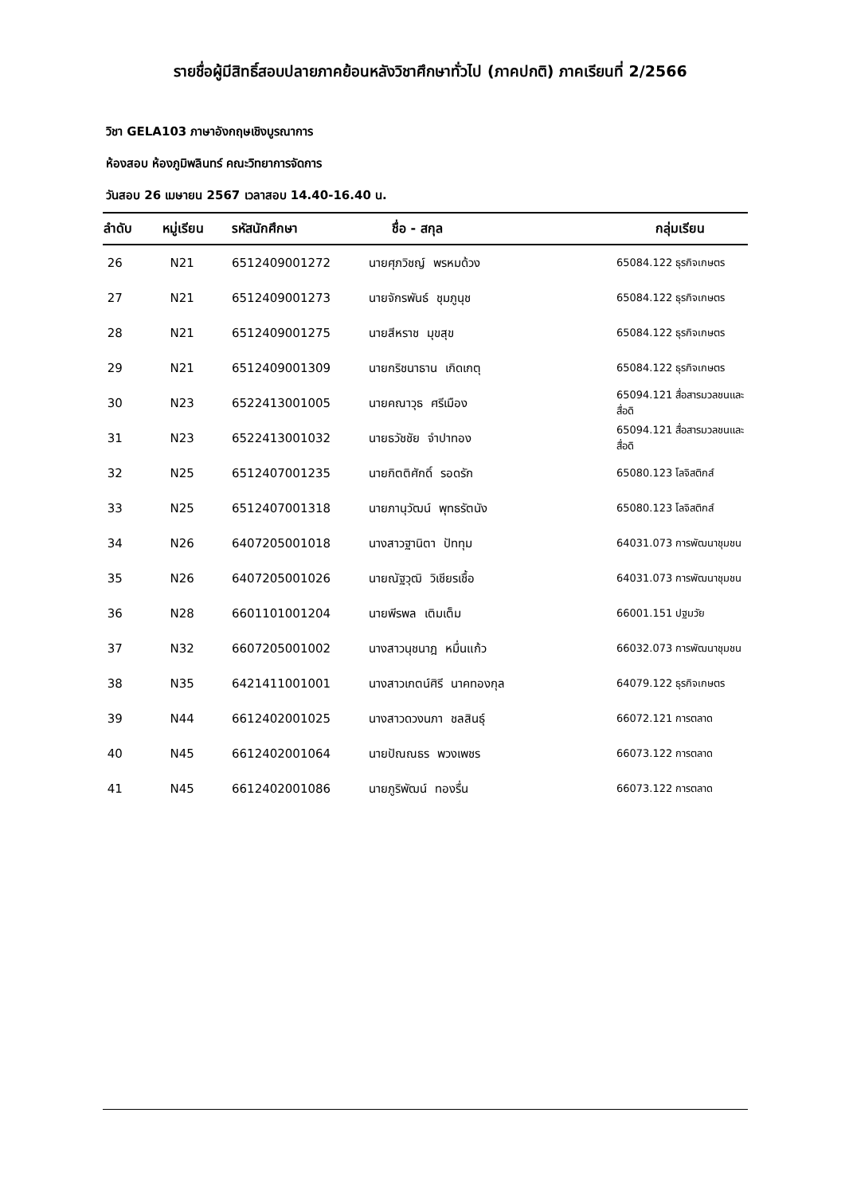รายชื่อผู้มีสิทธิ์สอบปลายภาคย้อนหลังวิชาศึกษาทั่วไป (ภาคปกติ) ภาคเรียนที่ 2/2566
วิชา GELA103 ภาษาอังกฤษเชิงบูรณาการ
ห้องสอบ ห้องภูมิพลินทร์ คณะวิทยาการจัดการ
วันสอบ 26 เมษายน 2567 เวลาสอบ 14.40-16.40 น.
| ลำดับ | หมู่เรียน | รหัสนักศึกษา | ชื่อ - สกุล | กลุ่มเรียน |
| --- | --- | --- | --- | --- |
| 26 | N21 | 6512409001272 | นายศุภวิชญ์ พรหมด้วง | 65084.122 ธุรกิจเกษตร |
| 27 | N21 | 6512409001273 | นายจักรพันธ์ ชุมภูนุช | 65084.122 ธุรกิจเกษตร |
| 28 | N21 | 6512409001275 | นายสีหราช มุขสุข | 65084.122 ธุรกิจเกษตร |
| 29 | N21 | 6512409001309 | นายกริชนาธาน เกิดเกตุ | 65084.122 ธุรกิจเกษตร |
| 30 | N23 | 6522413001005 | นายคณาวุธ ศรีเมือง | 65094.121 สื่อสารมวลชนและสื่อดิ |
| 31 | N23 | 6522413001032 | นายธวัชชัย จำปาทอง | 65094.121 สื่อสารมวลชนและสื่อดิ |
| 32 | N25 | 6512407001235 | นายกิตติศักดิ์ รอดรัก | 65080.123 โลจิสติกส์ |
| 33 | N25 | 6512407001318 | นายภานุวัฒน์ พุทธรัตนัง | 65080.123 โลจิสติกส์ |
| 34 | N26 | 6407205001018 | นางสาวฐานิตา ปัททุม | 64031.073 การพัฒนาชุมชน |
| 35 | N26 | 6407205001026 | นายณัฐวุฒิ วิเชียรเชื้อ | 64031.073 การพัฒนาชุมชน |
| 36 | N28 | 6601101001204 | นายพีรพล เติมเต็ม | 66001.151 ปฐมวัย |
| 37 | N32 | 6607205001002 | นางสาวนุชนาฎ หมื่นแก้ว | 66032.073 การพัฒนาชุมชน |
| 38 | N35 | 6421411001001 | นางสาวเกตน์ศิรี นาคทองกุล | 64079.122 ธุรกิจเกษตร |
| 39 | N44 | 6612402001025 | นางสาวดวงนภา ชลสินธุ์ | 66072.121 การตลาด |
| 40 | N45 | 6612402001064 | นายปัณณธร พวงเพชร | 66073.122 การตลาด |
| 41 | N45 | 6612402001086 | นายภูริพัฒน์ ทองรื่น | 66073.122 การตลาด |